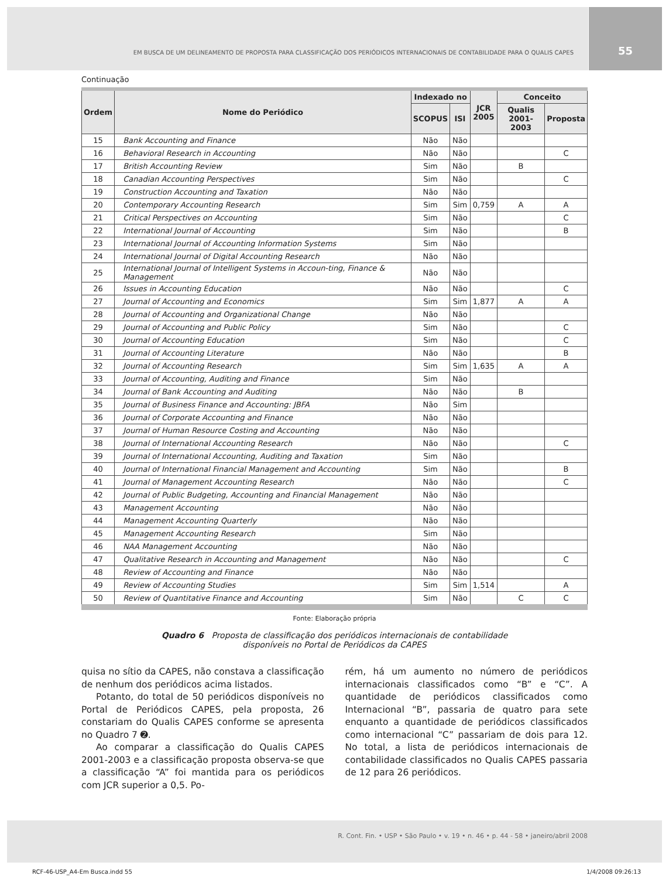EM BUSCA DE UM DELINEAMENTO DE PROPOSTA PARA CLASSIFICAÇÃO DOS PERIÓDICOS INTERNACIONAIS DE CONTABILIDADE PARA O QUALIS CAPES 55
Continuação
| Ordem | Nome do Periódico | Indexado no | | JCR 2005 | Conceito | |
| --- | --- | --- | --- | --- | --- | --- |
| | | SCOPUS | ISI | | Qualis 2001-2003 | Proposta |
| 15 | Bank Accounting and Finance | Não | Não | | | |
| 16 | Behavioral Research in Accounting | Não | Não | | | C |
| 17 | British Accounting Review | Sim | Não | | B | |
| 18 | Canadian Accounting Perspectives | Sim | Não | | | C |
| 19 | Construction Accounting and Taxation | Não | Não | | | |
| 20 | Contemporary Accounting Research | Sim | Sim | 0,759 | A | A |
| 21 | Critical Perspectives on Accounting | Sim | Não | | | C |
| 22 | International Journal of Accounting | Sim | Não | | | B |
| 23 | International Journal of Accounting Information Systems | Sim | Não | | | |
| 24 | International Journal of Digital Accounting Research | Não | Não | | | |
| 25 | International Journal of Intelligent Systems in Accoun-ting, Finance & Management | Não | Não | | | |
| 26 | Issues in Accounting Education | Não | Não | | | C |
| 27 | Journal of Accounting and Economics | Sim | Sim | 1,877 | A | A |
| 28 | Journal of Accounting and Organizational Change | Não | Não | | | |
| 29 | Journal of Accounting and Public Policy | Sim | Não | | | C |
| 30 | Journal of Accounting Education | Sim | Não | | | C |
| 31 | Journal of Accounting Literature | Não | Não | | | B |
| 32 | Journal of Accounting Research | Sim | Sim | 1,635 | A | A |
| 33 | Journal of Accounting, Auditing and Finance | Sim | Não | | | |
| 34 | Journal of Bank Accounting and Auditing | Não | Não | | B | |
| 35 | Journal of Business Finance and Accounting: JBFA | Não | Sim | | | |
| 36 | Journal of Corporate Accounting and Finance | Não | Não | | | |
| 37 | Journal of Human Resource Costing and Accounting | Não | Não | | | |
| 38 | Journal of International Accounting Research | Não | Não | | | C |
| 39 | Journal of International Accounting, Auditing and Taxation | Sim | Não | | | |
| 40 | Journal of International Financial Management and Accounting | Sim | Não | | | B |
| 41 | Journal of Management Accounting Research | Não | Não | | | C |
| 42 | Journal of Public Budgeting, Accounting and Financial Management | Não | Não | | | |
| 43 | Management Accounting | Não | Não | | | |
| 44 | Management Accounting Quarterly | Não | Não | | | |
| 45 | Management Accounting Research | Sim | Não | | | |
| 46 | NAA Management Accounting | Não | Não | | | |
| 47 | Qualitative Research in Accounting and Management | Não | Não | | | C |
| 48 | Review of Accounting and Finance | Não | Não | | | |
| 49 | Review of Accounting Studies | Sim | Sim | 1,514 | | A |
| 50 | Review of Quantitative Finance and Accounting | Sim | Não | | C | C |
Fonte: Elaboração própria
Quadro 6 Proposta de classificação dos periódicos internacionais de contabilidade
disponíveis no Portal de Periódicos da CAPES
quisa no sítio da CAPES, não constava a classificação de nenhum dos periódicos acima listados.
Potanto, do total de 50 periódicos disponíveis no Portal de Periódicos CAPES, pela proposta, 26 constariam do Qualis CAPES conforme se apresenta no Quadro 7 ➋.
Ao comparar a classificação do Qualis CAPES 2001-2003 e a classificação proposta observa-se que a classificação “A” foi mantida para os periódicos com JCR superior a 0,5. Po-
rém, há um aumento no número de periódicos internacionais classificados como “B” e “C”. A quantidade de periódicos classificados como Internacional “B”, passaria de quatro para sete enquanto a quantidade de periódicos classificados como internacional “C” passariam de dois para 12. No total, a lista de periódicos internacionais de contabilidade classificados no Qualis CAPES passaria de 12 para 26 periódicos.
R. Cont. Fin. • USP • São Paulo • v. 19 • n. 46 • p. 44 - 58 • janeiro/abril 2008
RCF-46-USP_A4-Em Busca.indd 55 1/4/2008 09:26:13